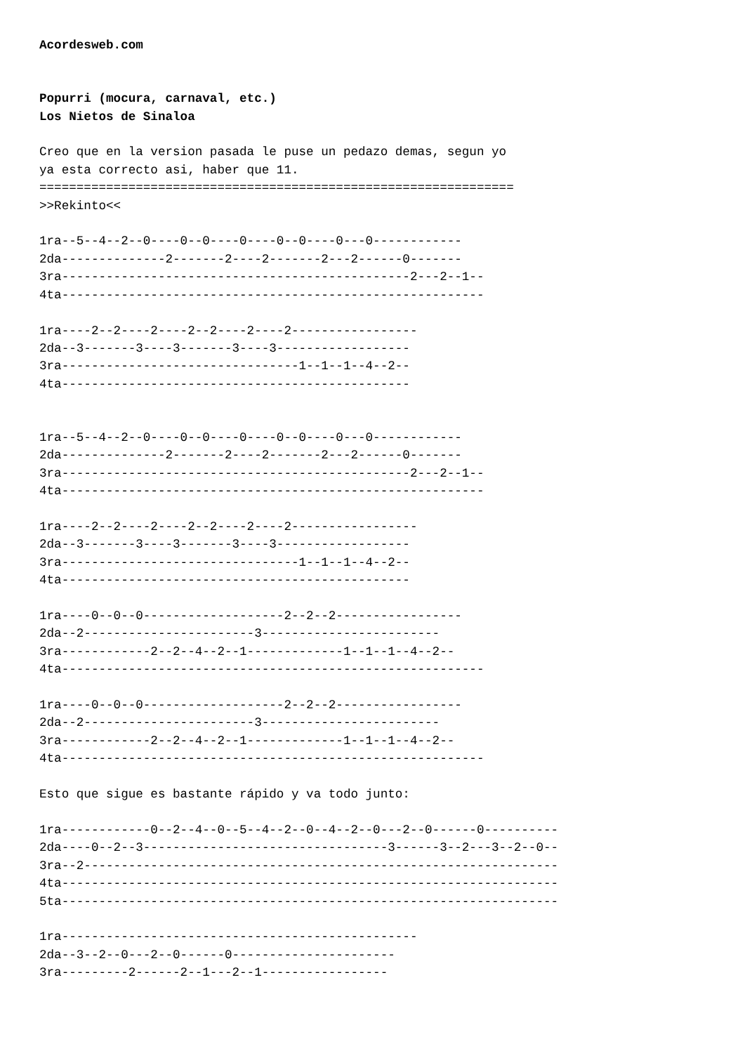Acordesweb.com


Popurri (mocura, carnaval, etc.)
Los Nietos de Sinaloa

Creo que en la version pasada le puse un pedazo demas, segun yo
ya esta correcto asi, haber que 11.
================================================================
>>Rekinto<<

1ra--5--4--2--0----0--0----0----0--0----0---0------------
2da--------------2-------2----2-------2---2------0-------
3ra-----------------------------------------------2---2--1--
4ta---------------------------------------------------------

1ra----2--2----2----2--2----2----2-----------------
2da--3-------3----3-------3----3------------------
3ra--------------------------------1--1--1--4--2--
4ta-----------------------------------------------


1ra--5--4--2--0----0--0----0----0--0----0---0------------
2da--------------2-------2----2-------2---2------0-------
3ra-----------------------------------------------2---2--1--
4ta---------------------------------------------------------

1ra----2--2----2----2--2----2----2-----------------
2da--3-------3----3-------3----3------------------
3ra--------------------------------1--1--1--4--2--
4ta-----------------------------------------------

1ra----0--0--0-------------------2--2--2-----------------
2da--2-----------------------3------------------------
3ra------------2--2--4--2--1-------------1--1--1--4--2--
4ta---------------------------------------------------------

1ra----0--0--0-------------------2--2--2-----------------
2da--2-----------------------3------------------------
3ra------------2--2--4--2--1-------------1--1--1--4--2--
4ta---------------------------------------------------------

Esto que sigue es bastante rápido y va todo junto:

1ra------------0--2--4--0--5--4--2--0--4--2--0---2--0------0----------
2da----0--2--3---------------------------------3------3--2---3--2--0--
3ra--2----------------------------------------------------------------
4ta-------------------------------------------------------------------
5ta-------------------------------------------------------------------

1ra------------------------------------------------
2da--3--2--0---2--0------0----------------------
3ra---------2------2--1---2--1-----------------